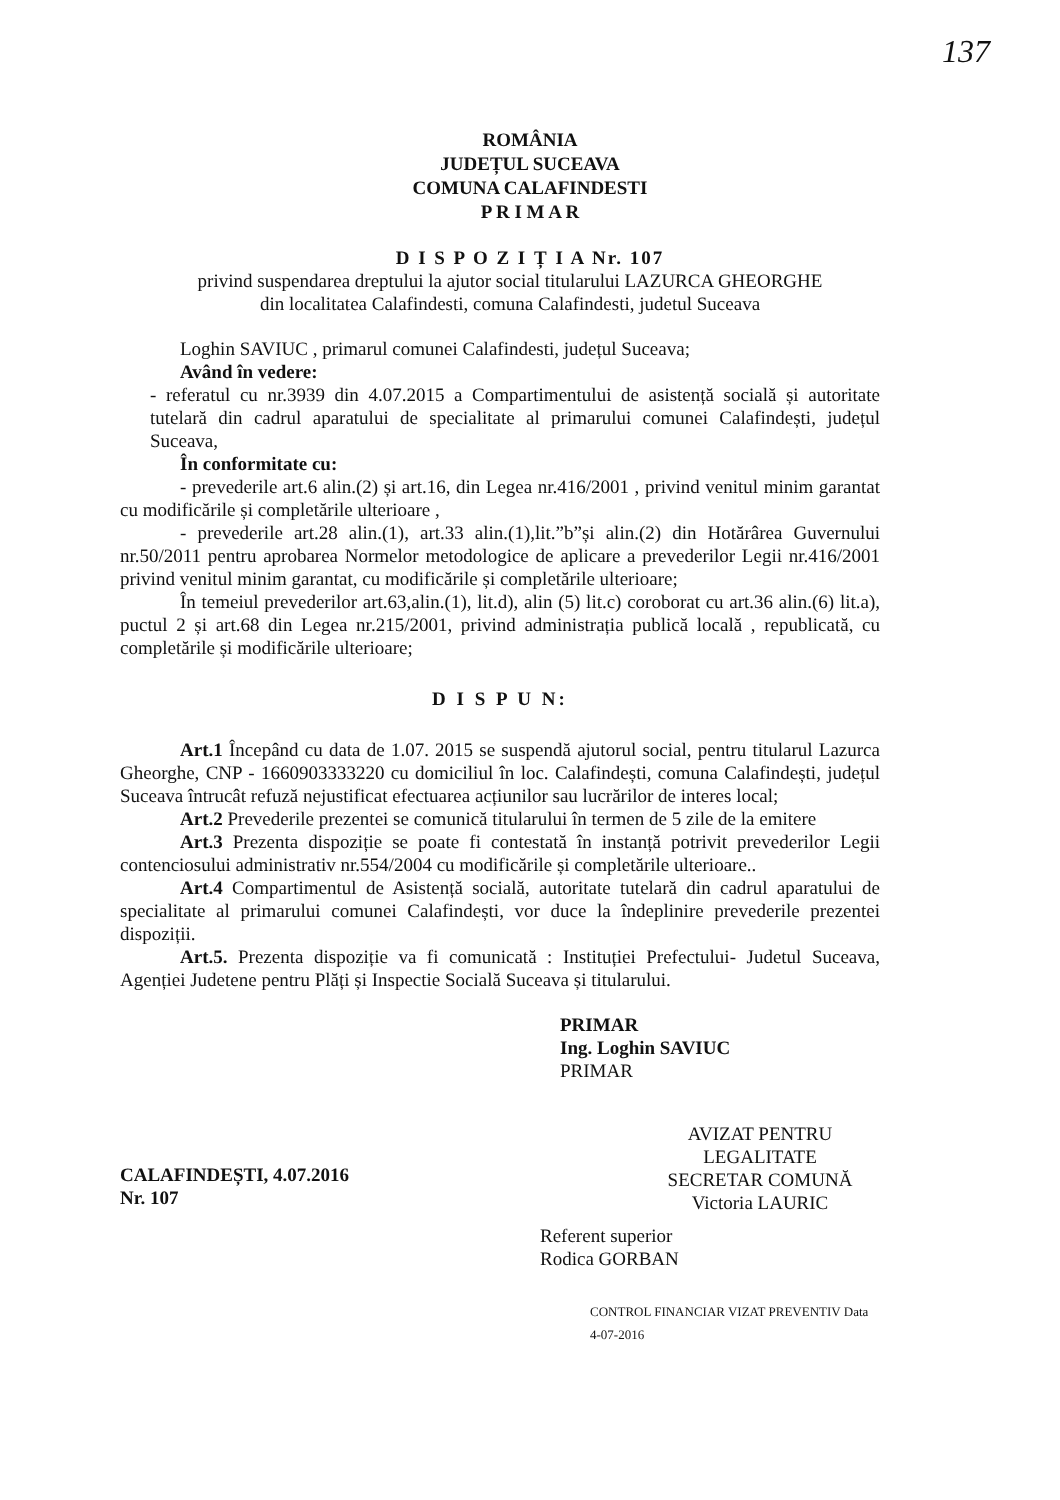137
ROMÂNIA
JUDEȚUL SUCEAVA
COMUNA CALAFINDESTI
P R I M A R
D I S P O Z I Ț I A Nr. 107
privind suspendarea dreptului la ajutor social titularului LAZURCA GHEORGHE
din localitatea Calafindesti, comuna Calafindesti, judetul Suceava
Loghin SAVIUC , primarul comunei Calafindesti, județul Suceava;
Având în vedere:
- referatul cu nr.3939 din 4.07.2015 a Compartimentului de asistență socială și autoritate tutelară din cadrul aparatului de specialitate al primarului comunei Calafindești, județul Suceava,
În conformitate cu:
- prevederile art.6 alin.(2) și art.16, din Legea nr.416/2001 , privind venitul minim garantat cu modificările și completările ulterioare ,
- prevederile art.28 alin.(1), art.33 alin.(1),lit.”b”și alin.(2) din Hotărârea Guvernului nr.50/2011 pentru aprobarea Normelor metodologice de aplicare a prevederilor Legii nr.416/2001 privind venitul minim garantat, cu modificările și completările ulterioare;
În temeiul prevederilor art.63,alin.(1), lit.d), alin (5) lit.c) coroborat cu art.36 alin.(6) lit.a), puctul 2 și art.68 din Legea nr.215/2001, privind administrația publică locală , republicată, cu completările și modificările ulterioare;
D I S P U N:
Art.1 Începând cu data de 1.07. 2015 se suspendă ajutorul social, pentru titularul Lazurca Gheorghe, CNP - 1660903333220 cu domiciliul în loc. Calafindești, comuna Calafindești, județul Suceava întrucât refuză nejustificat efectuarea acțiunilor sau lucrărilor de interes local;
Art.2 Prevederile prezentei se comunică titularului în termen de 5 zile de la emitere
Art.3 Prezenta dispoziție se poate fi contestată în instanță potrivit prevederilor Legii contenciosului administrativ nr.554/2004 cu modificările și completările ulterioare..
Art.4 Compartimentul de Asistență socială, autoritate tutelară din cadrul aparatului de specialitate al primarului comunei Calafindești, vor duce la îndeplinire prevederile prezentei dispoziții.
Art.5. Prezenta dispoziție va fi comunicată : Instituției Prefectului- Judetul Suceava, Agenției Judetene pentru Plăți și Inspectie Socială Suceava și titularului.
CALAFINDEȘTI, 4.07.2016
Nr. 107
PRIMAR
Ing. Loghin SAVIUC
PRIMAR
AVIZAT PENTRU LEGALITATE
SECRETAR COMUNĂ
Victoria LAURIC
Referent superior
Rodica GORBAN
CONTROL FINANCIAR VIZAT PREVENTIV Data 4-07-2016